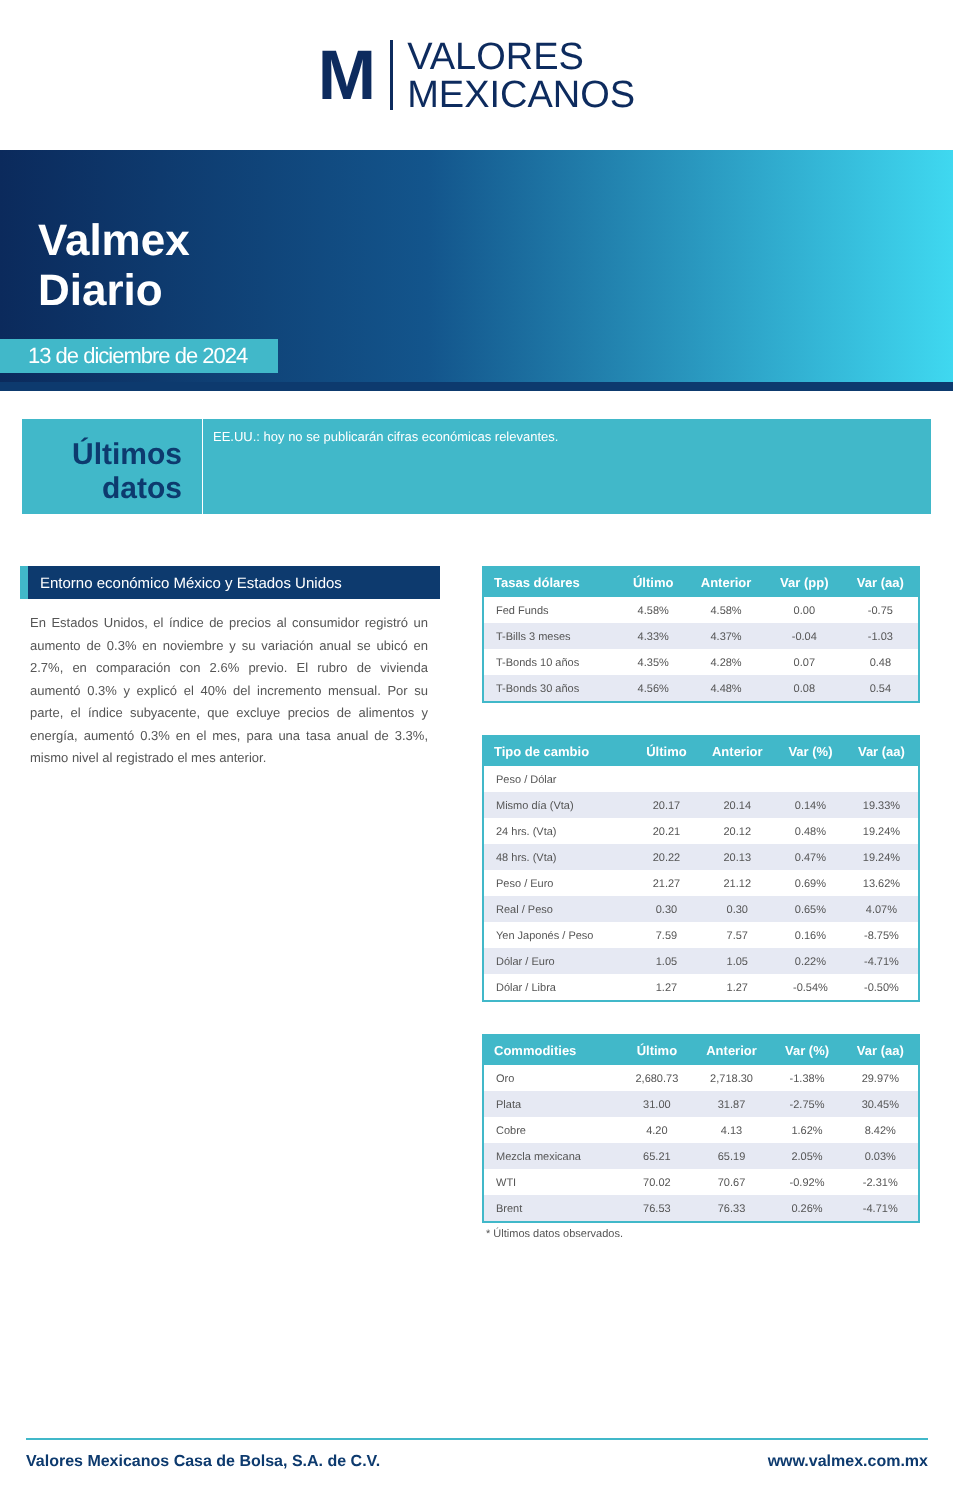M
VALORES
MEXICANOS
Valmex
Diario
13 de diciembre de 2024
Últimos datos
EE.UU.: hoy no se publicarán cifras económicas relevantes.
Entorno económico México y Estados Unidos
En Estados Unidos, el índice de precios al consumidor registró un aumento de 0.3% en noviembre y su variación anual se ubicó en 2.7%, en comparación con 2.6% previo. El rubro de vivienda aumentó 0.3% y explicó el 40% del incremento mensual. Por su parte, el índice subyacente, que excluye precios de alimentos y energía, aumentó 0.3% en el mes, para una tasa anual de 3.3%, mismo nivel al registrado el mes anterior.
| Tasas dólares | Último | Anterior | Var (pp) | Var (aa) |
| --- | --- | --- | --- | --- |
| Fed Funds | 4.58% | 4.58% | 0.00 | -0.75 |
| T-Bills 3 meses | 4.33% | 4.37% | -0.04 | -1.03 |
| T-Bonds 10 años | 4.35% | 4.28% | 0.07 | 0.48 |
| T-Bonds 30 años | 4.56% | 4.48% | 0.08 | 0.54 |
| Tipo de cambio | Último | Anterior | Var (%) | Var (aa) |
| --- | --- | --- | --- | --- |
| Peso / Dólar | | | | |
| Mismo día (Vta) | 20.17 | 20.14 | 0.14% | 19.33% |
| 24 hrs. (Vta) | 20.21 | 20.12 | 0.48% | 19.24% |
| 48 hrs. (Vta) | 20.22 | 20.13 | 0.47% | 19.24% |
| Peso / Euro | 21.27 | 21.12 | 0.69% | 13.62% |
| Real / Peso | 0.30 | 0.30 | 0.65% | 4.07% |
| Yen Japonés / Peso | 7.59 | 7.57 | 0.16% | -8.75% |
| Dólar / Euro | 1.05 | 1.05 | 0.22% | -4.71% |
| Dólar / Libra | 1.27 | 1.27 | -0.54% | -0.50% |
| Commodities | Último | Anterior | Var (%) | Var (aa) |
| --- | --- | --- | --- | --- |
| Oro | 2,680.73 | 2,718.30 | -1.38% | 29.97% |
| Plata | 31.00 | 31.87 | -2.75% | 30.45% |
| Cobre | 4.20 | 4.13 | 1.62% | 8.42% |
| Mezcla mexicana | 65.21 | 65.19 | 2.05% | 0.03% |
| WTI | 70.02 | 70.67 | -0.92% | -2.31% |
| Brent | 76.53 | 76.33 | 0.26% | -4.71% |
* Últimos datos observados.
Valores Mexicanos Casa de Bolsa, S.A. de C.V. www.valmex.com.mx